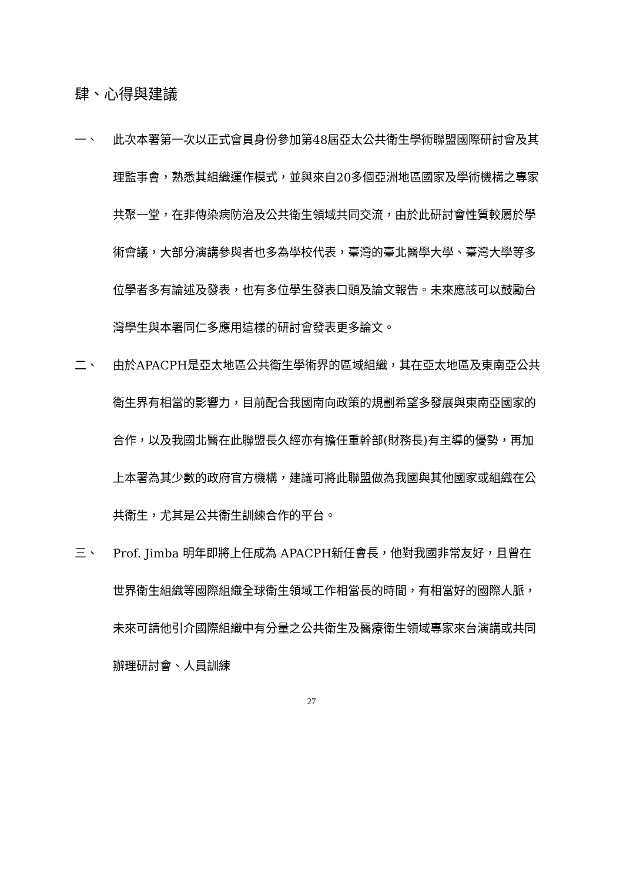肆、心得與建議
一、 此次本署第一次以正式會員身份參加第48屆亞太公共衛生學術聯盟國際研討會及其理監事會，熟悉其組織運作模式，並與來自20多個亞洲地區國家及學術機構之專家共聚一堂，在非傳染病防治及公共衛生領域共同交流，由於此研討會性質較屬於學術會議，大部分演講參與者也多為學校代表，臺灣的臺北醫學大學、臺灣大學等多位學者多有論述及發表，也有多位學生發表口頭及論文報告。未來應該可以鼓勵台灣學生與本署同仁多應用這樣的研討會發表更多論文。
二、 由於APACPH是亞太地區公共衛生學術界的區域組織，其在亞太地區及東南亞公共衛生界有相當的影響力，目前配合我國南向政策的規劃希望多發展與東南亞國家的合作，以及我國北醫在此聯盟長久經亦有擔任重幹部(財務長)有主導的優勢，再加上本署為其少數的政府官方機構，建議可將此聯盟做為我國與其他國家或組織在公共衛生，尤其是公共衛生訓練合作的平台。
三、 Prof. Jimba 明年即將上任成為 APACPH新任會長，他對我國非常友好，且曾在世界衛生組織等國際組織全球衛生領域工作相當長的時間，有相當好的國際人脈，未來可請他引介國際組織中有分量之公共衛生及醫療衛生領域專家來台演講或共同辦理研討會、人員訓練
27